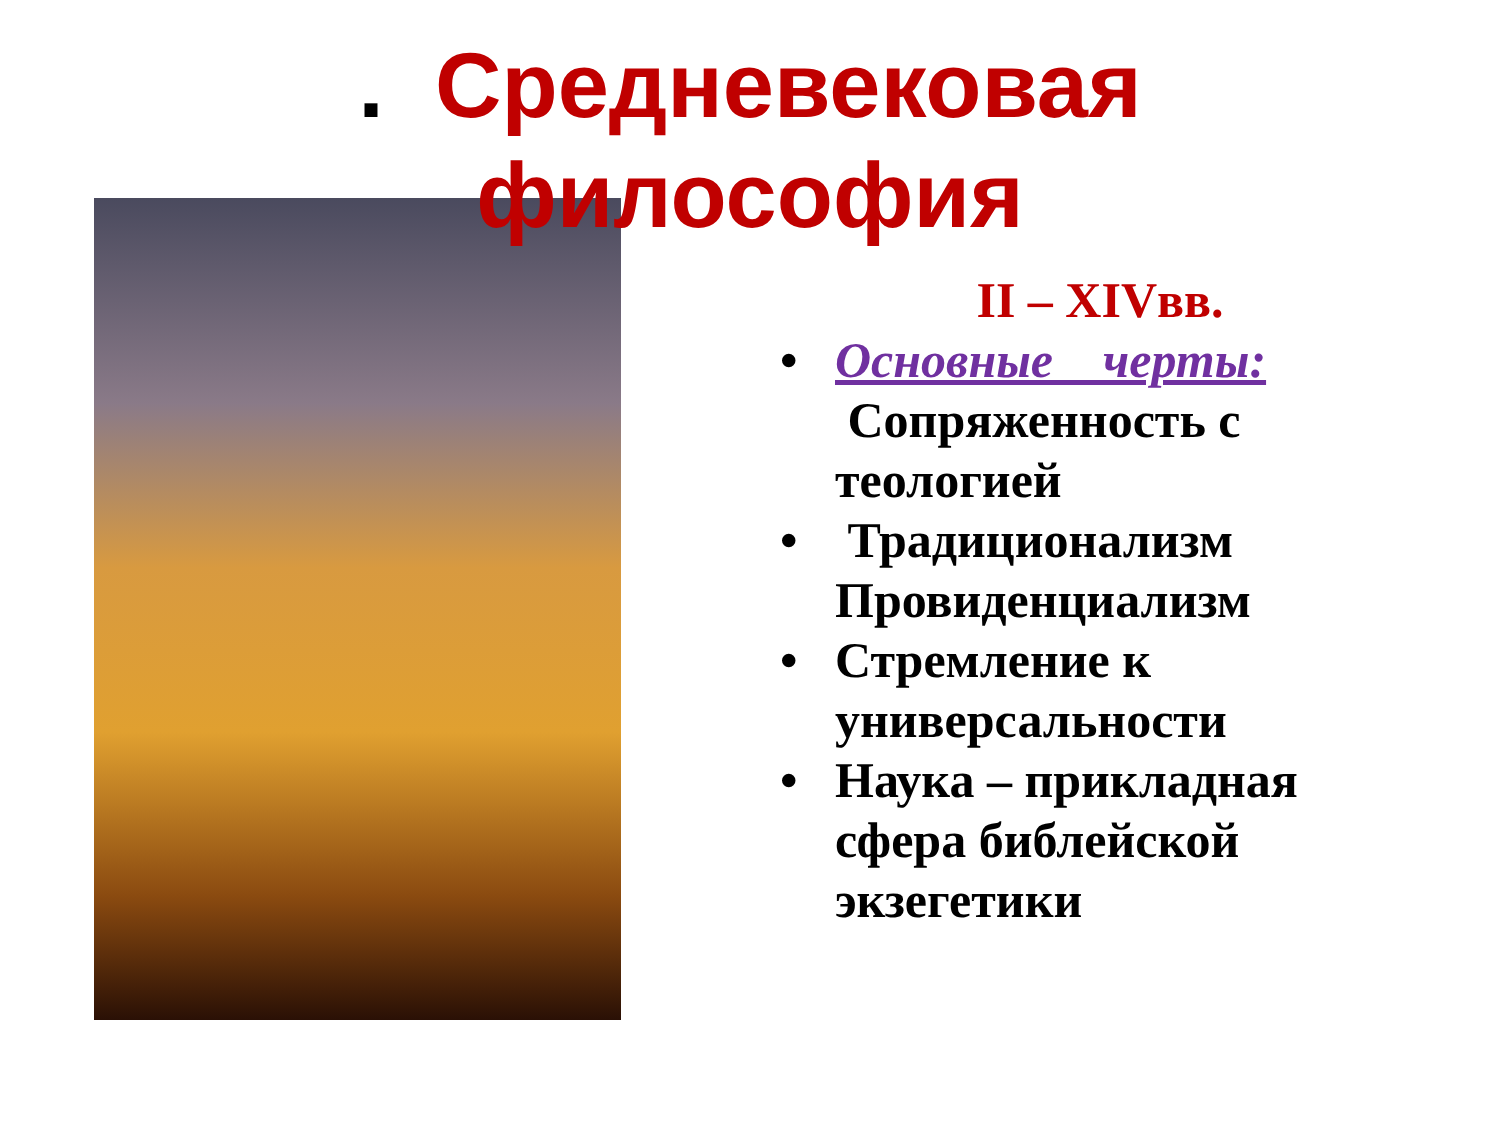. Средневековая
философия
II – XIVвв.
• Основные черты:
Сопряженность с теологией
• Традиционализм Провиденциализм
• Стремление к универсальности
• Наука – прикладная сфера библейской экзегетики